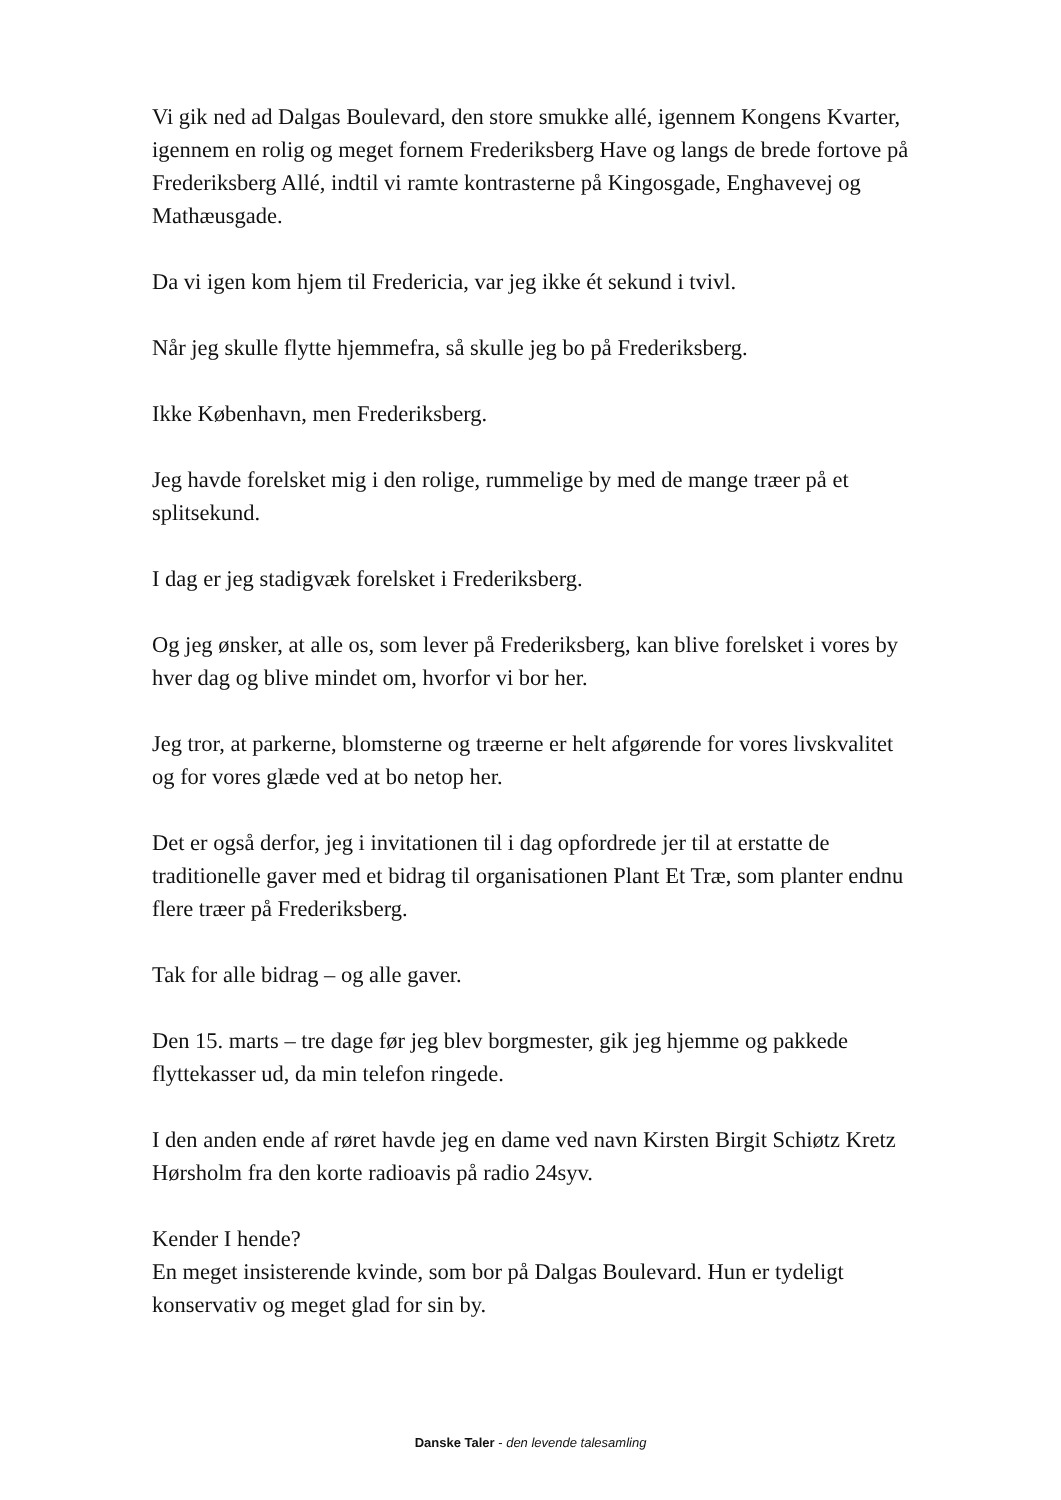Vi gik ned ad Dalgas Boulevard, den store smukke allé, igennem Kongens Kvarter, igennem en rolig og meget fornem Frederiksberg Have og langs de brede fortove på Frederiksberg Allé, indtil vi ramte kontrasterne på Kingosgade, Enghavevej og Mathæusgade.
Da vi igen kom hjem til Fredericia, var jeg ikke ét sekund i tvivl.
Når jeg skulle flytte hjemmefra, så skulle jeg bo på Frederiksberg.
Ikke København, men Frederiksberg.
Jeg havde forelsket mig i den rolige, rummelige by med de mange træer på et splitsekund.
I dag er jeg stadigvæk forelsket i Frederiksberg.
Og jeg ønsker, at alle os, som lever på Frederiksberg, kan blive forelsket i vores by hver dag og blive mindet om, hvorfor vi bor her.
Jeg tror, at parkerne, blomsterne og træerne er helt afgørende for vores livskvalitet og for vores glæde ved at bo netop her.
Det er også derfor, jeg i invitationen til i dag opfordrede jer til at erstatte de traditionelle gaver med et bidrag til organisationen Plant Et Træ, som planter endnu flere træer på Frederiksberg.
Tak for alle bidrag – og alle gaver.
Den 15. marts – tre dage før jeg blev borgmester, gik jeg hjemme og pakkede flyttekasser ud, da min telefon ringede.
I den anden ende af røret havde jeg en dame ved navn Kirsten Birgit Schiøtz Kretz Hørsholm fra den korte radioavis på radio 24syv.
Kender I hende?
En meget insisterende kvinde, som bor på Dalgas Boulevard. Hun er tydeligt konservativ og meget glad for sin by.
Danske Taler - den levende talesamling